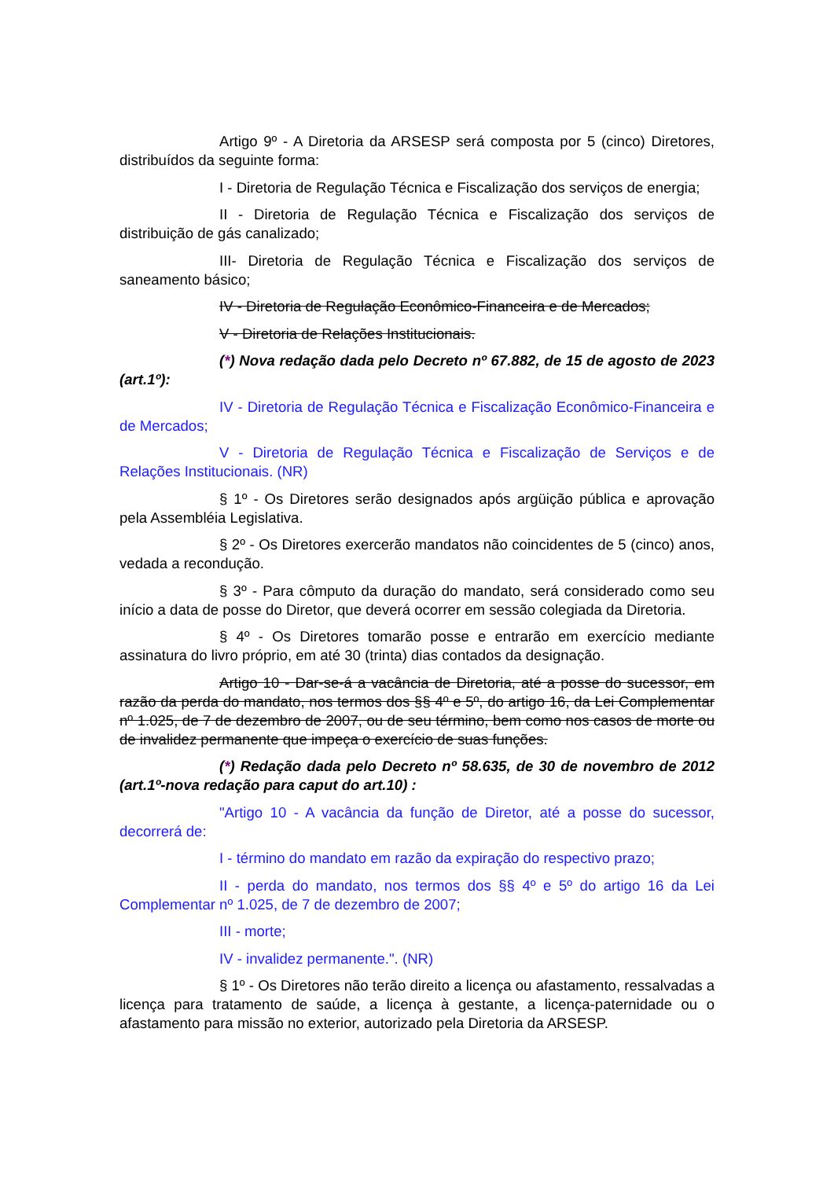Artigo 9º - A Diretoria da ARSESP será composta por 5 (cinco) Diretores, distribuídos da seguinte forma:
I - Diretoria de Regulação Técnica e Fiscalização dos serviços de energia;
II - Diretoria de Regulação Técnica e Fiscalização dos serviços de distribuição de gás canalizado;
III- Diretoria de Regulação Técnica e Fiscalização dos serviços de saneamento básico;
IV - Diretoria de Regulação Econômico-Financeira e de Mercados;
V - Diretoria de Relações Institucionais.
(*) Nova redação dada pelo Decreto nº 67.882, de 15 de agosto de 2023 (art.1º):
IV - Diretoria de Regulação Técnica e Fiscalização Econômico-Financeira e de Mercados;
V - Diretoria de Regulação Técnica e Fiscalização de Serviços e de Relações Institucionais. (NR)
§ 1º - Os Diretores serão designados após argüição pública e aprovação pela Assembléia Legislativa.
§ 2º - Os Diretores exercerão mandatos não coincidentes de 5 (cinco) anos, vedada a recondução.
§ 3º - Para cômputo da duração do mandato, será considerado como seu início a data de posse do Diretor, que deverá ocorrer em sessão colegiada da Diretoria.
§ 4º - Os Diretores tomarão posse e entrarão em exercício mediante assinatura do livro próprio, em até 30 (trinta) dias contados da designação.
Artigo 10 - Dar-se-á a vacância de Diretoria, até a posse do sucessor, em razão da perda do mandato, nos termos dos §§ 4º e 5º, do artigo 16, da Lei Complementar nº 1.025, de 7 de dezembro de 2007, ou de seu término, bem como nos casos de morte ou de invalidez permanente que impeça o exercício de suas funções.
(*) Redação dada pelo Decreto nº 58.635, de 30 de novembro de 2012 (art.1º-nova redação para caput do art.10) :
"Artigo 10 - A vacância da função de Diretor, até a posse do sucessor, decorrerá de:
I - término do mandato em razão da expiração do respectivo prazo;
II - perda do mandato, nos termos dos §§ 4º e 5º do artigo 16 da Lei Complementar nº 1.025, de 7 de dezembro de 2007;
III - morte;
IV - invalidez permanente.". (NR)
§ 1º - Os Diretores não terão direito a licença ou afastamento, ressalvadas a licença para tratamento de saúde, a licença à gestante, a licença-paternidade ou o afastamento para missão no exterior, autorizado pela Diretoria da ARSESP.